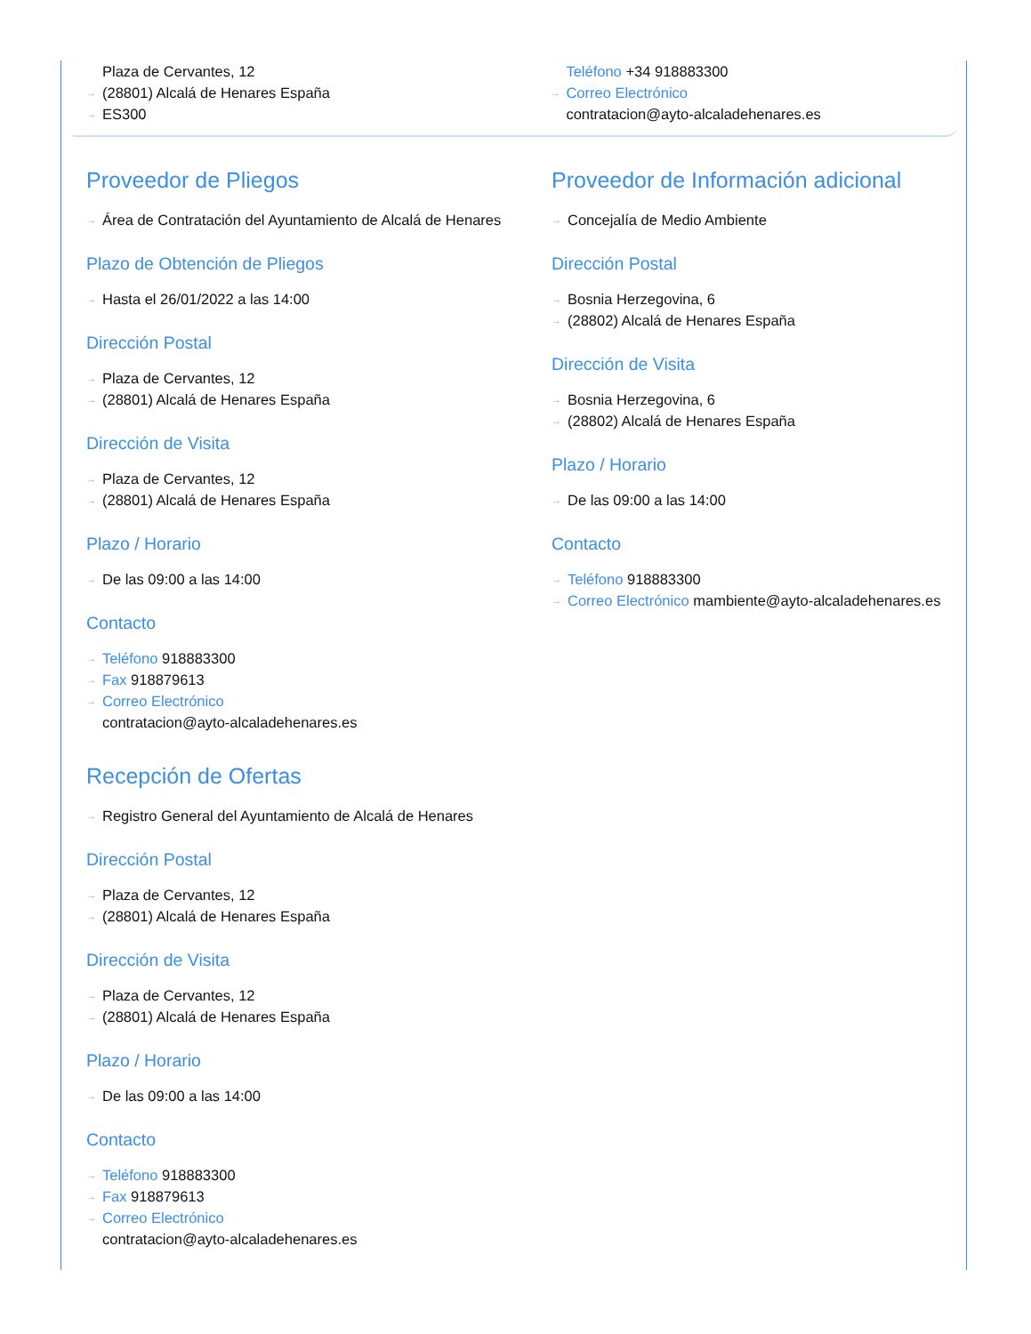Plaza de Cervantes, 12
(28801) Alcalá de Henares España
ES300
Teléfono +34 918883300
Correo Electrónico
contratacion@ayto-alcaladehenares.es
Proveedor de Pliegos
Área de Contratación del Ayuntamiento de Alcalá de Henares
Plazo de Obtención de Pliegos
Hasta el 26/01/2022 a las 14:00
Dirección Postal
Plaza de Cervantes, 12
(28801) Alcalá de Henares España
Dirección de Visita
Plaza de Cervantes, 12
(28801) Alcalá de Henares España
Plazo / Horario
De las 09:00 a las 14:00
Contacto
Teléfono 918883300
Fax 918879613
Correo Electrónico
contratacion@ayto-alcaladehenares.es
Recepción de Ofertas
Registro General del Ayuntamiento de Alcalá de Henares
Dirección Postal
Plaza de Cervantes, 12
(28801) Alcalá de Henares España
Dirección de Visita
Plaza de Cervantes, 12
(28801) Alcalá de Henares España
Plazo / Horario
De las 09:00 a las 14:00
Contacto
Teléfono 918883300
Fax 918879613
Correo Electrónico
contratacion@ayto-alcaladehenares.es
Proveedor de Información adicional
Concejalía de Medio Ambiente
Dirección Postal
Bosnia Herzegovina, 6
(28802) Alcalá de Henares España
Dirección de Visita
Bosnia Herzegovina, 6
(28802) Alcalá de Henares España
Plazo / Horario
De las 09:00 a las 14:00
Contacto
Teléfono 918883300
Correo Electrónico mambiente@ayto-alcaladehenares.es